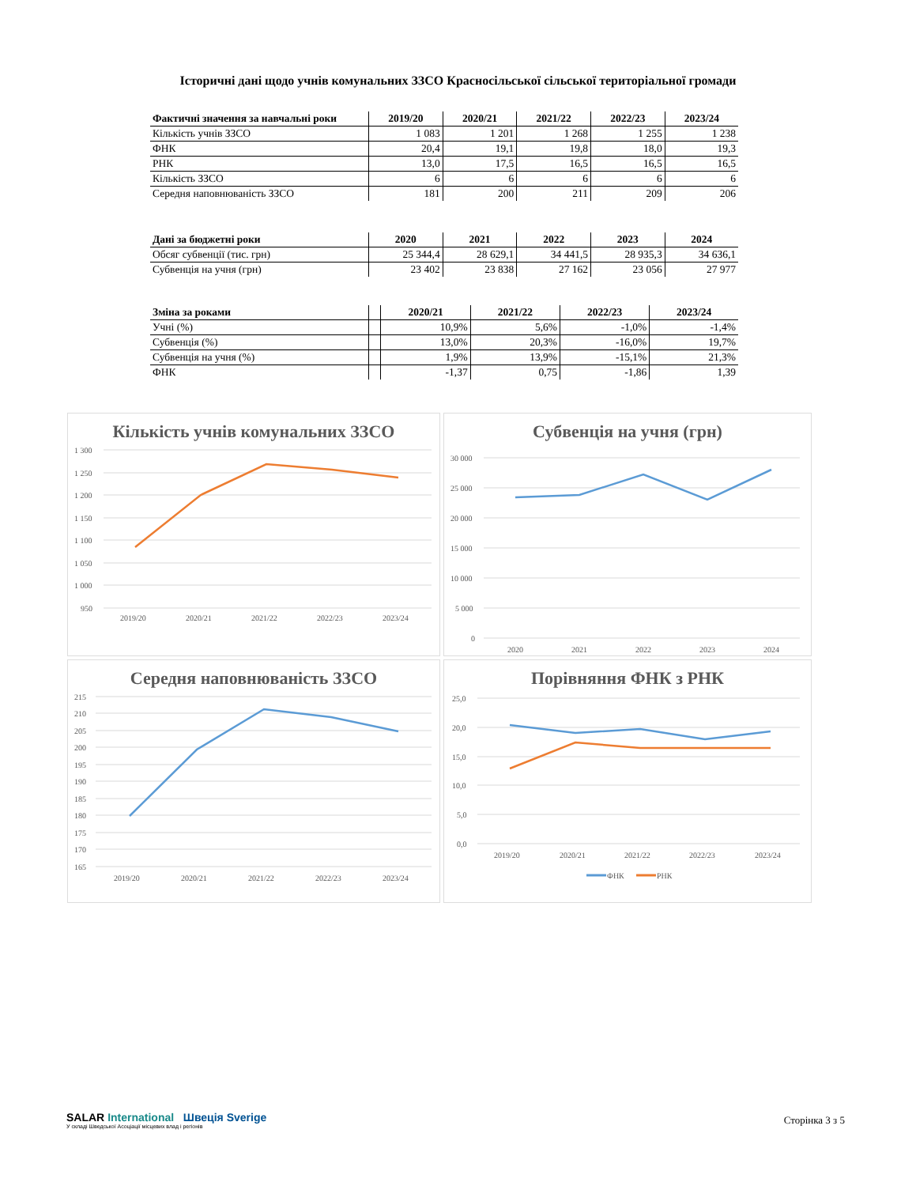Історичні дані щодо учнів комунальних ЗЗСО Красносільської сільської територіальної громади
| Фактичні значення за навчальні роки | 2019/20 | 2020/21 | 2021/22 | 2022/23 | 2023/24 |
| --- | --- | --- | --- | --- | --- |
| Кількість учнів ЗЗСО | 1 083 | 1 201 | 1 268 | 1 255 | 1 238 |
| ФНК | 20,4 | 19,1 | 19,8 | 18,0 | 19,3 |
| РНК | 13,0 | 17,5 | 16,5 | 16,5 | 16,5 |
| Кількість ЗЗСО | 6 | 6 | 6 | 6 | 6 |
| Середня наповнюваність ЗЗСО | 181 | 200 | 211 | 209 | 206 |
| Дані за бюджетні роки | 2020 | 2021 | 2022 | 2023 | 2024 |
| --- | --- | --- | --- | --- | --- |
| Обсяг субвенції (тис. грн) | 25 344,4 | 28 629,1 | 34 441,5 | 28 935,3 | 34 636,1 |
| Субвенція на учня (грн) | 23 402 | 23 838 | 27 162 | 23 056 | 27 977 |
| Зміна за роками | | 2020/21 | 2021/22 | 2022/23 | 2023/24 |
| --- | --- | --- | --- | --- | --- |
| Учні (%) | | 10,9% | 5,6% | -1,0% | -1,4% |
| Субвенція (%) | | 13,0% | 20,3% | -16,0% | 19,7% |
| Субвенція на учня (%) | | 1,9% | 13,9% | -15,1% | 21,3% |
| ФНК | | -1,37 | 0,75 | -1,86 | 1,39 |
Кількість учнів комунальних ЗЗСО
1 300
1 250
1 200
1 150
1 100
1 050
1 000
950
2019/20
2020/21
2021/22
2022/23
2023/24
Субвенція на учня (грн)
30 000
25 000
20 000
15 000
10 000
5 000
0
2020
2021
2022
2023
2024
Середня наповнюваність ЗЗСО
215
210
205
200
195
190
185
180
175
170
165
2019/20
2020/21
2021/22
2022/23
2023/24
Порівняння ФНК з РНК
25,0
20,0
15,0
10,0
5,0
0,0
2019/20
2020/21
2021/22
2022/23
2023/24
ФНК
РНК
SALAR International Швеція Sverige
У складі Шведської Асоціації місцевих влад і регіонів
Сторінка 3 з 5